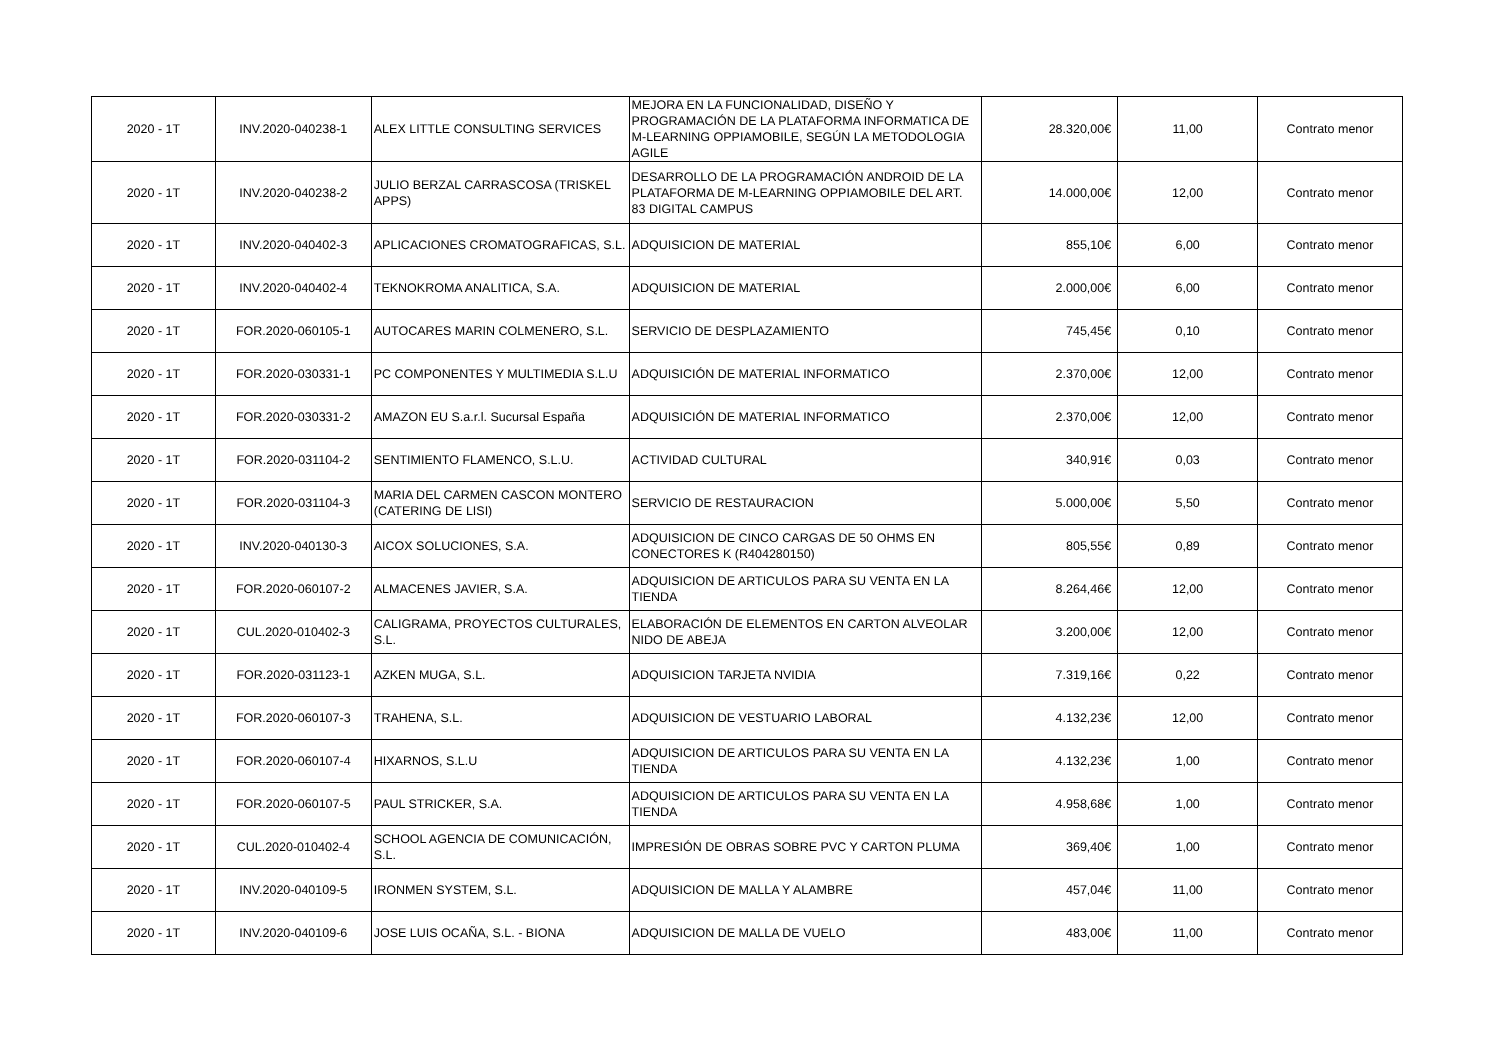| 2020 - 1T | INV.2020-040238-1 | ALEX LITTLE CONSULTING SERVICES | MEJORA EN LA FUNCIONALIDAD, DISEÑO Y PROGRAMACIÓN DE LA PLATAFORMA INFORMATICA DE M-LEARNING OPPIAMOBILE, SEGÚN LA METODOLOGIA AGILE | 28.320,00€ | 11,00 | Contrato menor |
| 2020 - 1T | INV.2020-040238-2 | JULIO BERZAL CARRASCOSA (TRISKEL APPS) | DESARROLLO DE LA PROGRAMACIÓN ANDROID DE LA PLATAFORMA DE M-LEARNING OPPIAMOBILE DEL ART. 83 DIGITAL CAMPUS | 14.000,00€ | 12,00 | Contrato menor |
| 2020 - 1T | INV.2020-040402-3 | APLICACIONES CROMATOGRAFICAS, S.L. | ADQUISICION DE MATERIAL | 855,10€ | 6,00 | Contrato menor |
| 2020 - 1T | INV.2020-040402-4 | TEKNOKROMA ANALITICA, S.A. | ADQUISICION DE MATERIAL | 2.000,00€ | 6,00 | Contrato menor |
| 2020 - 1T | FOR.2020-060105-1 | AUTOCARES MARIN COLMENERO, S.L. | SERVICIO DE DESPLAZAMIENTO | 745,45€ | 0,10 | Contrato menor |
| 2020 - 1T | FOR.2020-030331-1 | PC COMPONENTES Y MULTIMEDIA S.L.U | ADQUISICIÓN DE MATERIAL INFORMATICO | 2.370,00€ | 12,00 | Contrato menor |
| 2020 - 1T | FOR.2020-030331-2 | AMAZON EU S.a.r.l. Sucursal España | ADQUISICIÓN DE MATERIAL INFORMATICO | 2.370,00€ | 12,00 | Contrato menor |
| 2020 - 1T | FOR.2020-031104-2 | SENTIMIENTO FLAMENCO, S.L.U. | ACTIVIDAD CULTURAL | 340,91€ | 0,03 | Contrato menor |
| 2020 - 1T | FOR.2020-031104-3 | MARIA DEL CARMEN CASCON MONTERO (CATERING DE LISI) | SERVICIO DE RESTAURACION | 5.000,00€ | 5,50 | Contrato menor |
| 2020 - 1T | INV.2020-040130-3 | AICOX SOLUCIONES, S.A. | ADQUISICION DE CINCO CARGAS DE 50 OHMS EN CONECTORES K (R404280150) | 805,55€ | 0,89 | Contrato menor |
| 2020 - 1T | FOR.2020-060107-2 | ALMACENES JAVIER, S.A. | ADQUISICION DE ARTICULOS PARA SU VENTA EN LA TIENDA | 8.264,46€ | 12,00 | Contrato menor |
| 2020 - 1T | CUL.2020-010402-3 | CALIGRAMA, PROYECTOS CULTURALES, S.L. | ELABORACIÓN DE ELEMENTOS EN CARTON ALVEOLAR NIDO DE ABEJA | 3.200,00€ | 12,00 | Contrato menor |
| 2020 - 1T | FOR.2020-031123-1 | AZKEN MUGA, S.L. | ADQUISICION TARJETA NVIDIA | 7.319,16€ | 0,22 | Contrato menor |
| 2020 - 1T | FOR.2020-060107-3 | TRAHENA, S.L. | ADQUISICION DE VESTUARIO LABORAL | 4.132,23€ | 12,00 | Contrato menor |
| 2020 - 1T | FOR.2020-060107-4 | HIXARNOS, S.L.U | ADQUISICION DE ARTICULOS PARA SU VENTA EN LA TIENDA | 4.132,23€ | 1,00 | Contrato menor |
| 2020 - 1T | FOR.2020-060107-5 | PAUL STRICKER, S.A. | ADQUISICION DE ARTICULOS PARA SU VENTA EN LA TIENDA | 4.958,68€ | 1,00 | Contrato menor |
| 2020 - 1T | CUL.2020-010402-4 | SCHOOL AGENCIA DE COMUNICACIÓN, S.L. | IMPRESIÓN DE OBRAS SOBRE PVC Y CARTON PLUMA | 369,40€ | 1,00 | Contrato menor |
| 2020 - 1T | INV.2020-040109-5 | IRONMEN SYSTEM, S.L. | ADQUISICION DE MALLA Y ALAMBRE | 457,04€ | 11,00 | Contrato menor |
| 2020 - 1T | INV.2020-040109-6 | JOSE LUIS OCAÑA, S.L. - BIONA | ADQUISICION DE MALLA DE VUELO | 483,00€ | 11,00 | Contrato menor |